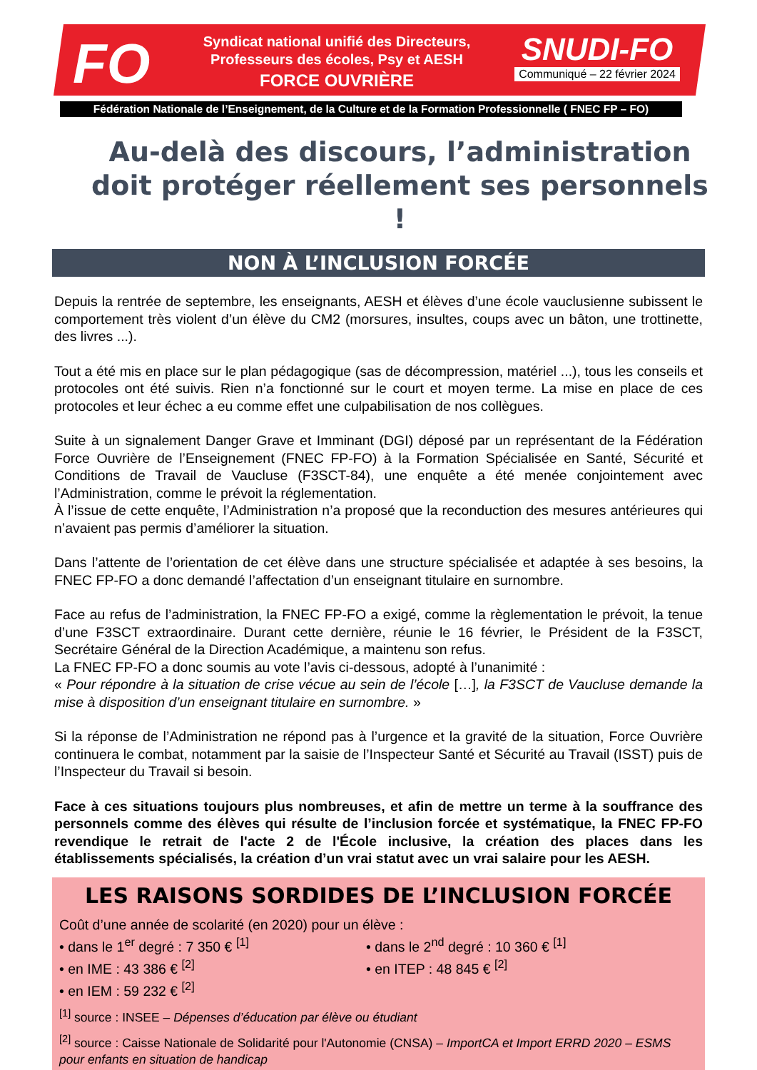FO
Syndicat national unifié des Directeurs,
Professeurs des écoles, Psy et AESH
FORCE OUVRIÈRE
SNUDI-FO
Communiqué – 22 février 2024
Fédération Nationale de l’Enseignement, de la Culture et de la Formation Professionnelle ( FNEC FP – FO)
Au-delà des discours, l’administration doit protéger réellement ses personnels !
NON À L’INCLUSION FORCÉE
Depuis la rentrée de septembre, les enseignants, AESH et élèves d’une école vauclusienne subissent le comportement très violent d’un élève du CM2 (morsures, insultes, coups avec un bâton, une trottinette, des livres ...).
Tout a été mis en place sur le plan pédagogique (sas de décompression, matériel ...), tous les conseils et protocoles ont été suivis. Rien n’a fonctionné sur le court et moyen terme. La mise en place de ces protocoles et leur échec a eu comme effet une culpabilisation de nos collègues.
Suite à un signalement Danger Grave et Imminant (DGI) déposé par un représentant de la Fédération Force Ouvrière de l’Enseignement (FNEC FP-FO) à la Formation Spécialisée en Santé, Sécurité et Conditions de Travail de Vaucluse (F3SCT-84), une enquête a été menée conjointement avec l’Administration, comme le prévoit la réglementation.
À l’issue de cette enquête, l’Administration n’a proposé que la reconduction des mesures antérieures qui n’avaient pas permis d’améliorer la situation.
Dans l’attente de l’orientation de cet élève dans une structure spécialisée et adaptée à ses besoins, la FNEC FP-FO a donc demandé l’affectation d’un enseignant titulaire en surnombre.
Face au refus de l’administration, la FNEC FP-FO a exigé, comme la règlementation le prévoit, la tenue d’une F3SCT extraordinaire. Durant cette dernière, réunie le 16 février, le Président de la F3SCT, Secrétaire Général de la Direction Académique, a maintenu son refus.
La FNEC FP-FO a donc soumis au vote l’avis ci-dessous, adopté à l’unanimité :
« Pour répondre à la situation de crise vécue au sein de l’école […], la F3SCT de Vaucluse demande la mise à disposition d’un enseignant titulaire en surnombre. »
Si la réponse de l’Administration ne répond pas à l’urgence et la gravité de la situation, Force Ouvrière continuera le combat, notamment par la saisie de l’Inspecteur Santé et Sécurité au Travail (ISST) puis de l’Inspecteur du Travail si besoin.
Face à ces situations toujours plus nombreuses, et afin de mettre un terme à la souffrance des personnels comme des élèves qui résulte de l’inclusion forcée et systématique, la FNEC FP-FO revendique le retrait de l'acte 2 de l'École inclusive, la création des places dans les établissements spécialisés, la création d’un vrai statut avec un vrai salaire pour les AESH.
LES RAISONS SORDIDES DE L’INCLUSION FORCÉE
Coût d’une année de scolarité (en 2020) pour un élève :
• dans le 1<sup>er</sup> degré : 7 350 € <sup>[1]</sup>
• en IME : 43 386 € <sup>[2]</sup>
• en IEM : 59 232 € <sup>[2]</sup>
• dans le 2<sup>nd</sup> degré : 10 360 € <sup>[1]</sup>
• en ITEP : 48 845 € <sup>[2]</sup>
<sup>[1]</sup> source : INSEE – Dépenses d’éducation par élève ou étudiant
<sup>[2]</sup> source : Caisse Nationale de Solidarité pour l'Autonomie (CNSA) – ImportCA et Import ERRD 2020 – ESMS pour enfants en situation de handicap